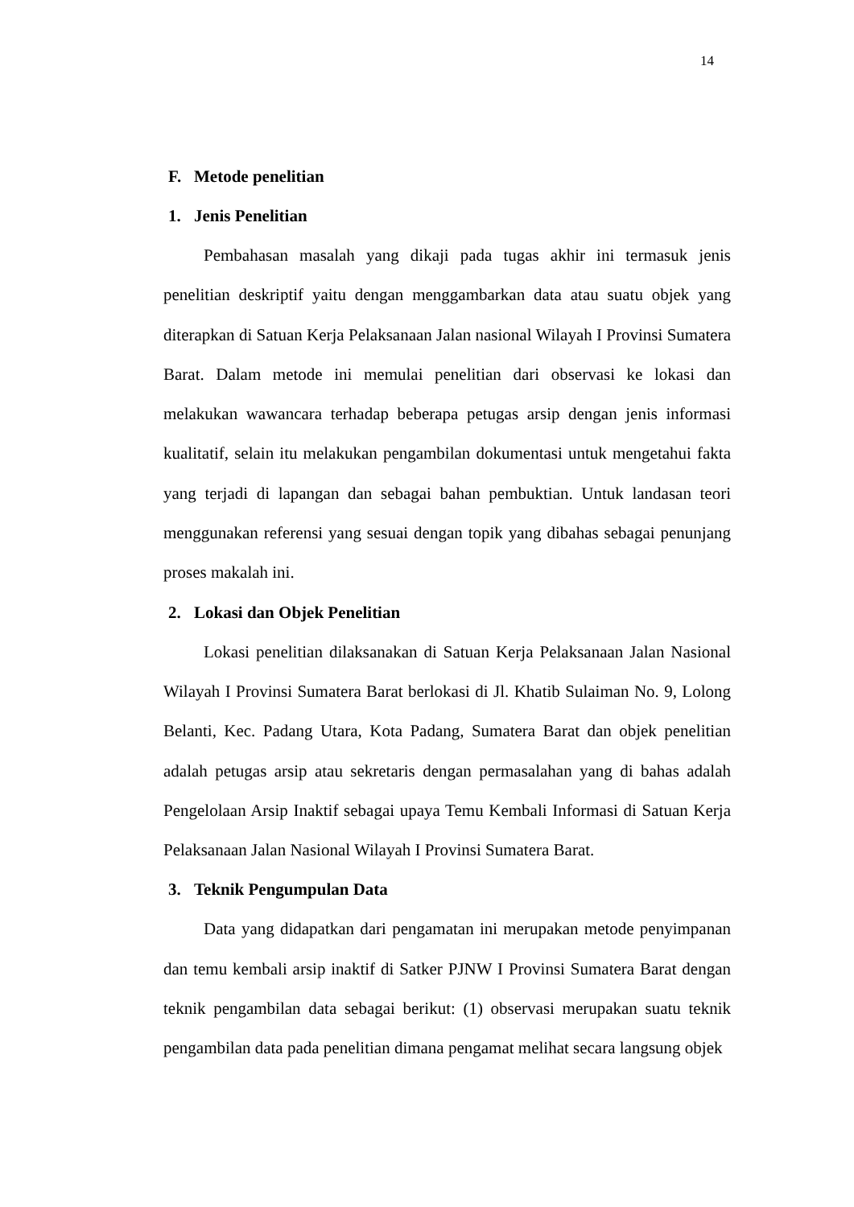14
F. Metode penelitian
1. Jenis Penelitian
Pembahasan masalah yang dikaji pada tugas akhir ini termasuk jenis penelitian deskriptif yaitu dengan menggambarkan data atau suatu objek yang diterapkan di Satuan Kerja Pelaksanaan Jalan nasional Wilayah I Provinsi Sumatera Barat. Dalam metode ini memulai penelitian dari observasi ke lokasi dan melakukan wawancara terhadap beberapa petugas arsip dengan jenis informasi kualitatif, selain itu melakukan pengambilan dokumentasi untuk mengetahui fakta yang terjadi di lapangan dan sebagai bahan pembuktian. Untuk landasan teori menggunakan referensi yang sesuai dengan topik yang dibahas sebagai penunjang proses makalah ini.
2. Lokasi dan Objek Penelitian
Lokasi penelitian dilaksanakan di Satuan Kerja Pelaksanaan Jalan Nasional Wilayah I Provinsi Sumatera Barat berlokasi di Jl. Khatib Sulaiman No. 9, Lolong Belanti, Kec. Padang Utara, Kota Padang, Sumatera Barat dan objek penelitian adalah petugas arsip atau sekretaris dengan permasalahan yang di bahas adalah Pengelolaan Arsip Inaktif sebagai upaya Temu Kembali Informasi di Satuan Kerja Pelaksanaan Jalan Nasional Wilayah I Provinsi Sumatera Barat.
3. Teknik Pengumpulan Data
Data yang didapatkan dari pengamatan ini merupakan metode penyimpanan dan temu kembali arsip inaktif di Satker PJNW I Provinsi Sumatera Barat dengan teknik pengambilan data sebagai berikut: (1) observasi merupakan suatu teknik pengambilan data pada penelitian dimana pengamat melihat secara langsung objek